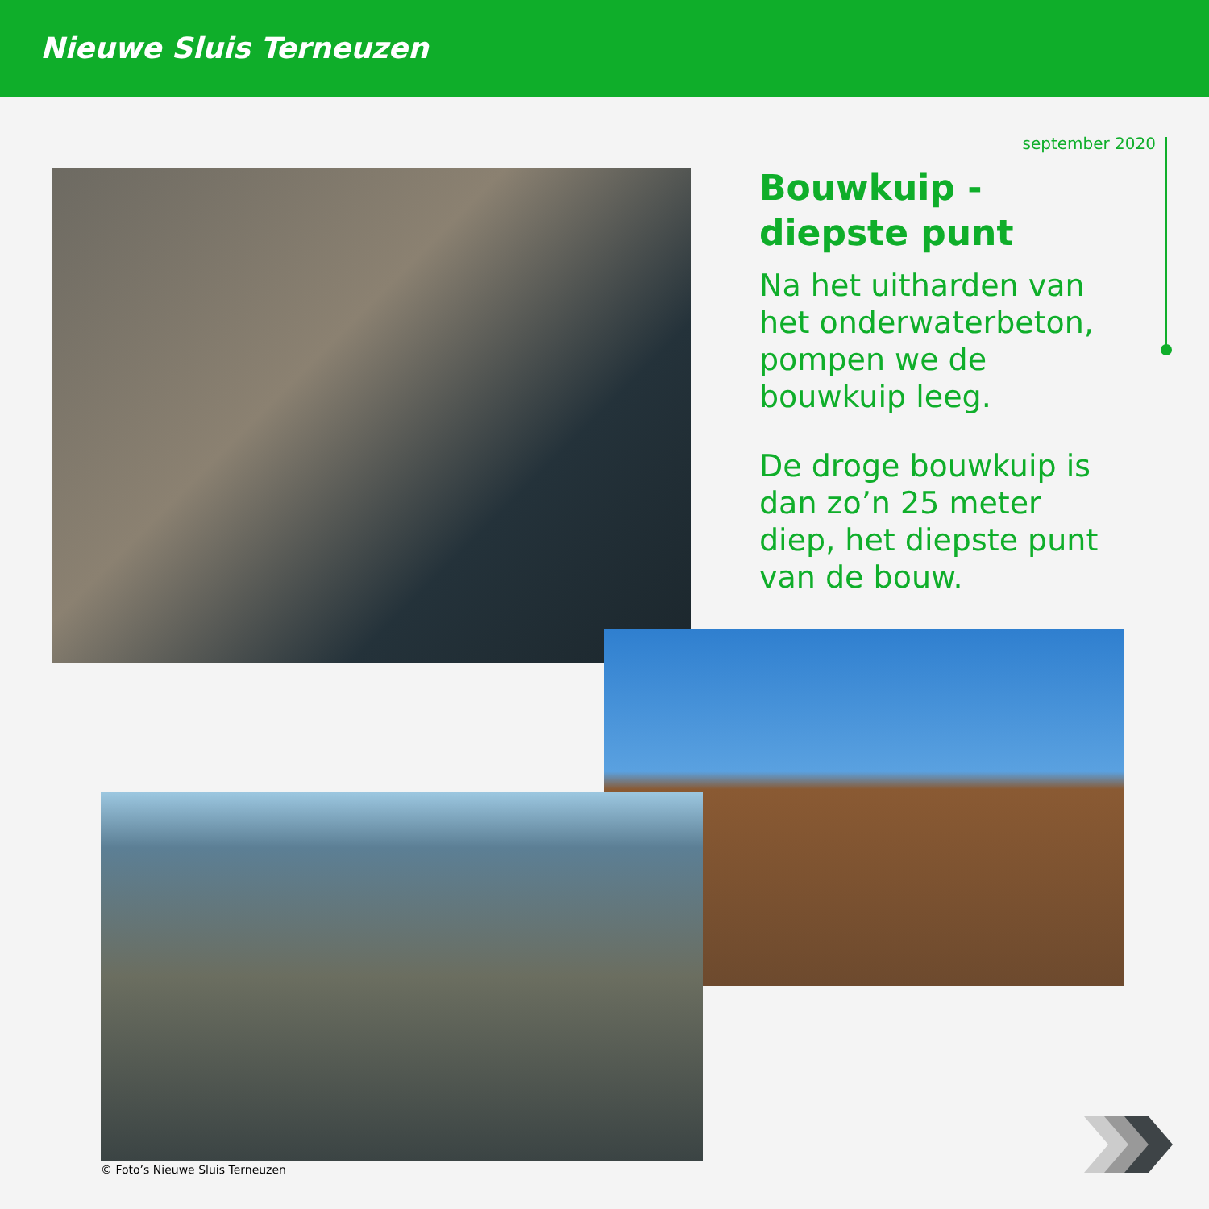Nieuwe Sluis Terneuzen
september 2020
Bouwkuip -
diepste punt
Na het uitharden van het onderwaterbeton, pompen we de bouwkuip leeg.
De droge bouwkuip is dan zo’n 25 meter diep, het diepste punt van de bouw.
© Foto’s Nieuwe Sluis Terneuzen